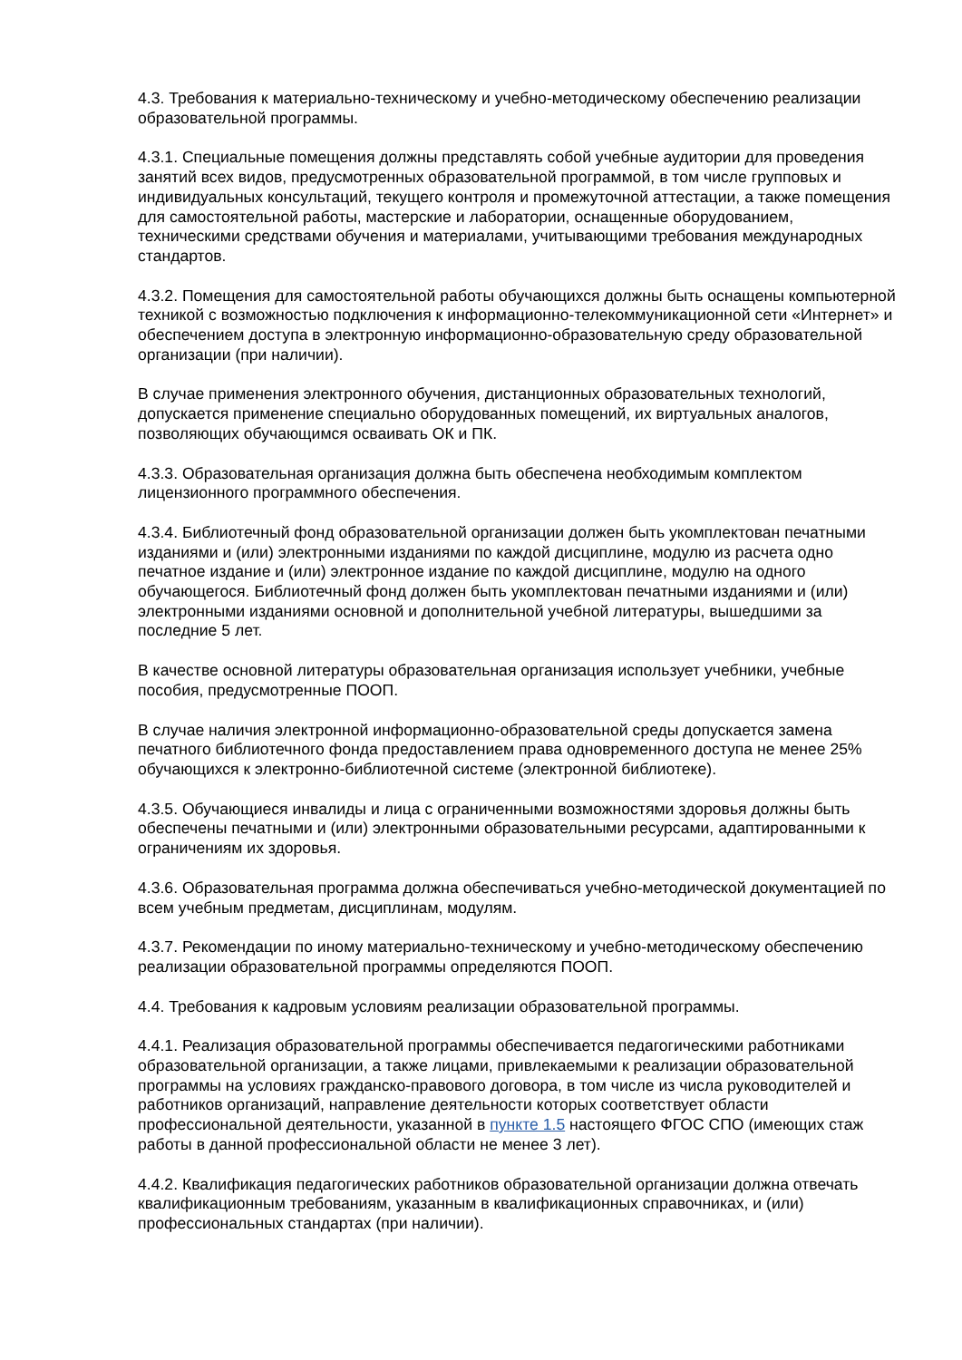4.3. Требования к материально-техническому и учебно-методическому обеспечению реализации образовательной программы.
4.3.1. Специальные помещения должны представлять собой учебные аудитории для проведения занятий всех видов, предусмотренных образовательной программой, в том числе групповых и индивидуальных консультаций, текущего контроля и промежуточной аттестации, а также помещения для самостоятельной работы, мастерские и лаборатории, оснащенные оборудованием, техническими средствами обучения и материалами, учитывающими требования международных стандартов.
4.3.2. Помещения для самостоятельной работы обучающихся должны быть оснащены компьютерной техникой с возможностью подключения к информационно-телекоммуникационной сети «Интернет» и обеспечением доступа в электронную информационно-образовательную среду образовательной организации (при наличии).
В случае применения электронного обучения, дистанционных образовательных технологий, допускается применение специально оборудованных помещений, их виртуальных аналогов, позволяющих обучающимся осваивать ОК и ПК.
4.3.3. Образовательная организация должна быть обеспечена необходимым комплектом лицензионного программного обеспечения.
4.3.4. Библиотечный фонд образовательной организации должен быть укомплектован печатными изданиями и (или) электронными изданиями по каждой дисциплине, модулю из расчета одно печатное издание и (или) электронное издание по каждой дисциплине, модулю на одного обучающегося. Библиотечный фонд должен быть укомплектован печатными изданиями и (или) электронными изданиями основной и дополнительной учебной литературы, вышедшими за последние 5 лет.
В качестве основной литературы образовательная организация использует учебники, учебные пособия, предусмотренные ПООП.
В случае наличия электронной информационно-образовательной среды допускается замена печатного библиотечного фонда предоставлением права одновременного доступа не менее 25% обучающихся к электронно-библиотечной системе (электронной библиотеке).
4.3.5. Обучающиеся инвалиды и лица с ограниченными возможностями здоровья должны быть обеспечены печатными и (или) электронными образовательными ресурсами, адаптированными к ограничениям их здоровья.
4.3.6. Образовательная программа должна обеспечиваться учебно-методической документацией по всем учебным предметам, дисциплинам, модулям.
4.3.7. Рекомендации по иному материально-техническому и учебно-методическому обеспечению реализации образовательной программы определяются ПООП.
4.4. Требования к кадровым условиям реализации образовательной программы.
4.4.1. Реализация образовательной программы обеспечивается педагогическими работниками образовательной организации, а также лицами, привлекаемыми к реализации образовательной программы на условиях гражданско-правового договора, в том числе из числа руководителей и работников организаций, направление деятельности которых соответствует области профессиональной деятельности, указанной в пункте 1.5 настоящего ФГОС СПО (имеющих стаж работы в данной профессиональной области не менее 3 лет).
4.4.2. Квалификация педагогических работников образовательной организации должна отвечать квалификационным требованиям, указанным в квалификационных справочниках, и (или) профессиональных стандартах (при наличии).